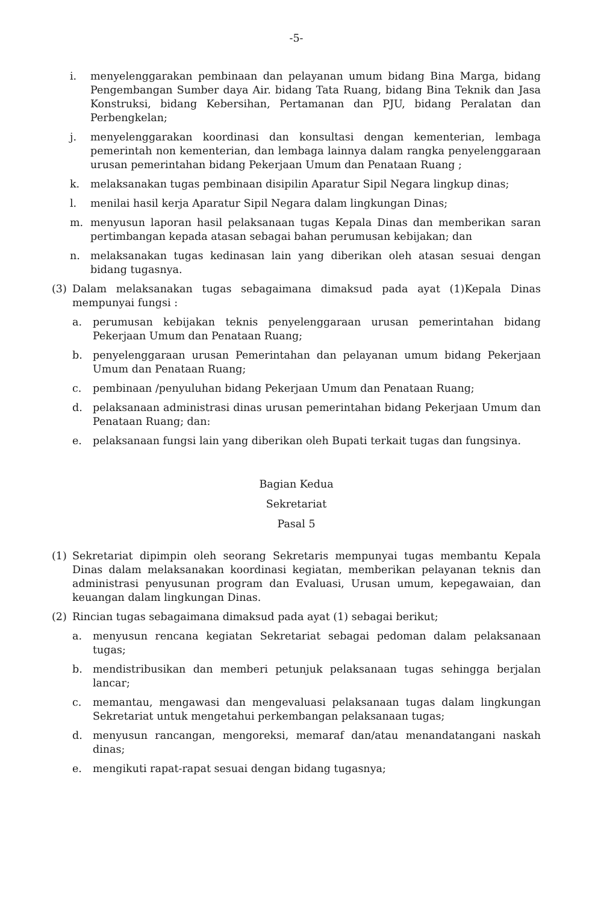-5-
i. menyelenggarakan pembinaan dan pelayanan umum bidang Bina Marga, bidang Pengembangan Sumber daya Air. bidang Tata Ruang, bidang Bina Teknik dan Jasa Konstruksi, bidang Kebersihan, Pertamanan dan PJU, bidang Peralatan dan Perbengkelan;
j. menyelenggarakan koordinasi dan konsultasi dengan kementerian, lembaga pemerintah non kementerian, dan lembaga lainnya dalam rangka penyelenggaraan urusan pemerintahan bidang Pekerjaan Umum dan Penataan Ruang ;
k. melaksanakan tugas pembinaan disipilin Aparatur Sipil Negara lingkup dinas;
l. menilai hasil kerja Aparatur Sipil Negara dalam lingkungan Dinas;
m. menyusun laporan hasil pelaksanaan tugas Kepala Dinas dan memberikan saran pertimbangan kepada atasan sebagai bahan perumusan kebijakan; dan
n. melaksanakan tugas kedinasan lain yang diberikan oleh atasan sesuai dengan bidang tugasnya.
(3) Dalam melaksanakan tugas sebagaimana dimaksud pada ayat (1)Kepala Dinas mempunyai fungsi :
a. perumusan kebijakan teknis penyelenggaraan urusan pemerintahan bidang Pekerjaan Umum dan Penataan Ruang;
b. penyelenggaraan urusan Pemerintahan dan pelayanan umum bidang Pekerjaan Umum dan Penataan Ruang;
c. pembinaan /penyuluhan bidang Pekerjaan Umum dan Penataan Ruang;
d. pelaksanaan administrasi dinas urusan pemerintahan bidang Pekerjaan Umum dan Penataan Ruang; dan:
e. pelaksanaan fungsi lain yang diberikan oleh Bupati terkait tugas dan fungsinya.
Bagian Kedua
Sekretariat
Pasal 5
(1) Sekretariat dipimpin oleh seorang Sekretaris mempunyai tugas membantu Kepala Dinas dalam melaksanakan koordinasi kegiatan, memberikan pelayanan teknis dan administrasi penyusunan program dan Evaluasi, Urusan umum, kepegawaian, dan keuangan dalam lingkungan Dinas.
(2) Rincian tugas sebagaimana dimaksud pada ayat (1) sebagai berikut;
a. menyusun rencana kegiatan Sekretariat sebagai pedoman dalam pelaksanaan tugas;
b. mendistribusikan dan memberi petunjuk pelaksanaan tugas sehingga berjalan lancar;
c. memantau, mengawasi dan mengevaluasi pelaksanaan tugas dalam lingkungan Sekretariat untuk mengetahui perkembangan pelaksanaan tugas;
d. menyusun rancangan, mengoreksi, memaraf dan/atau menandatangani naskah dinas;
e. mengikuti rapat-rapat sesuai dengan bidang tugasnya;